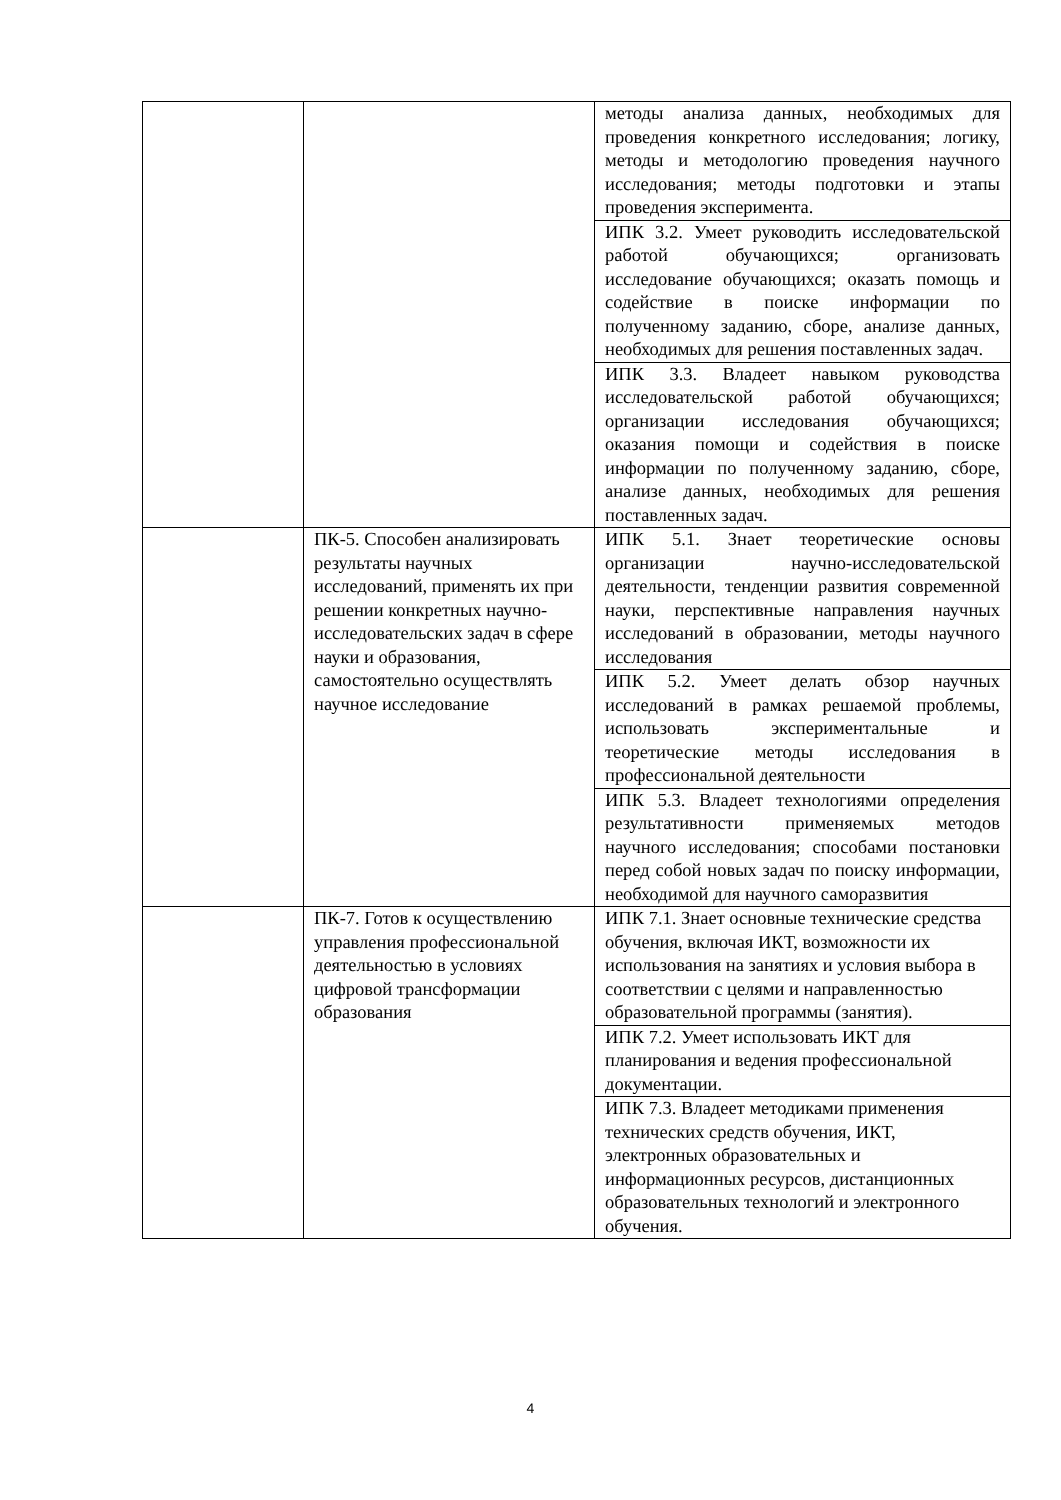| | | методы анализа данных, необходимых для проведения конкретного исследования; логику, методы и методологию проведения научного исследования; методы подготовки и этапы проведения эксперимента. |
| | | ИПК 3.2. Умеет руководить исследовательской работой обучающихся; организовать исследование обучающихся; оказать помощь и содействие в поиске информации по полученному заданию, сборе, анализе данных, необходимых для решения поставленных задач. |
| | | ИПК 3.3. Владеет навыком руководства исследовательской работой обучающихся; организации исследования обучающихся; оказания помощи и содействия в поиске информации по полученному заданию, сборе, анализе данных, необходимых для решения поставленных задач. |
| | ПК-5. Способен анализировать результаты научных исследований, применять их при решении конкретных научно-исследовательских задач в сфере науки и образования, самостоятельно осуществлять научное исследование | ИПК 5.1. Знает теоретические основы организации научно-исследовательской деятельности, тенденции развития современной науки, перспективные направления научных исследований в образовании, методы научного исследования |
| | | ИПК 5.2. Умеет делать обзор научных исследований в рамках решаемой проблемы, использовать экспериментальные и теоретические методы исследования в профессиональной деятельности |
| | | ИПК 5.3. Владеет технологиями определения результативности применяемых методов научного исследования; способами постановки перед собой новых задач по поиску информации, необходимой для научного саморазвития |
| | ПК-7. Готов к осуществлению управления профессиональной деятельностью в условиях цифровой трансформации образования | ИПК 7.1. Знает основные технические средства обучения, включая ИКТ, возможности их использования на занятиях и условия выбора в соответствии с целями и направленностью образовательной программы (занятия). |
| | | ИПК 7.2. Умеет использовать ИКТ для планирования и ведения профессиональной документации. |
| | | ИПК 7.3. Владеет методиками применения технических средств обучения, ИКТ, электронных образовательных и информационных ресурсов, дистанционных образовательных технологий и электронного обучения. |
4